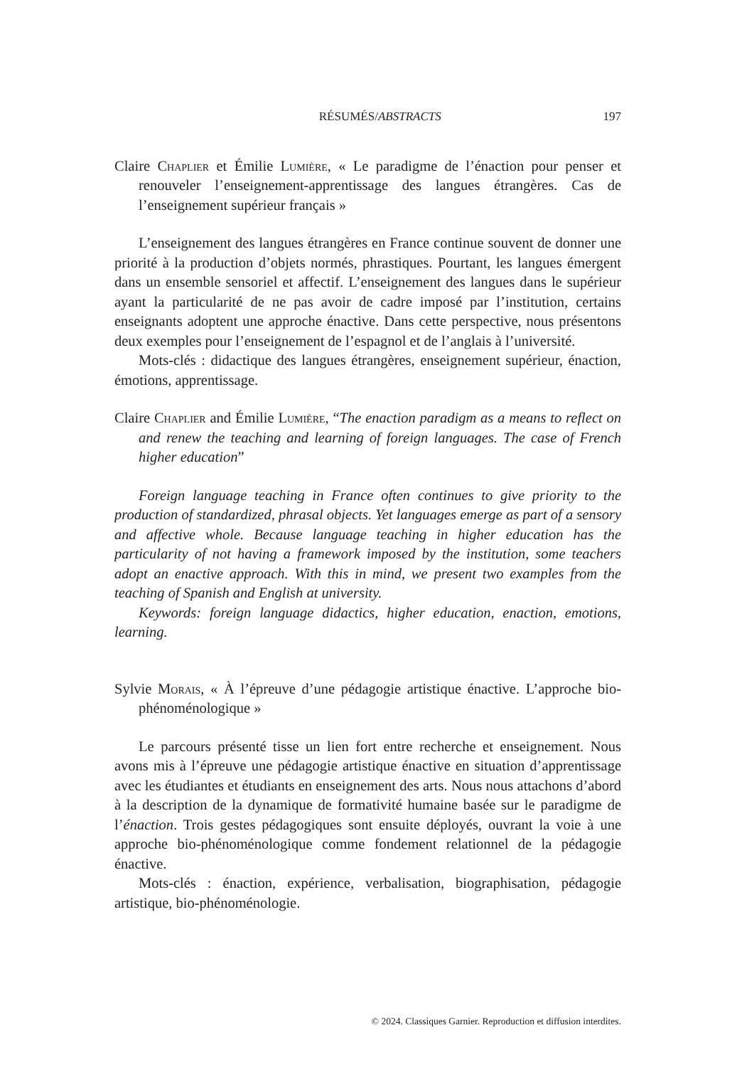RÉSUMÉS/ABSTRACTS 197
Claire Chaplier et Émilie Lumière, « Le paradigme de l’énaction pour penser et renouveler l’enseignement-apprentissage des langues étrangères. Cas de l’enseignement supérieur français »
L’enseignement des langues étrangères en France continue souvent de donner une priorité à la production d’objets normés, phrastiques. Pourtant, les langues émergent dans un ensemble sensoriel et affectif. L’enseignement des langues dans le supérieur ayant la particularité de ne pas avoir de cadre imposé par l’institution, certains enseignants adoptent une approche énactive. Dans cette perspective, nous présentons deux exemples pour l’enseignement de l’espagnol et de l’anglais à l’université.
Mots-clés : didactique des langues étrangères, enseignement supérieur, énaction, émotions, apprentissage.
Claire Chaplier and Émilie Lumière, “The enaction paradigm as a means to reflect on and renew the teaching and learning of foreign languages. The case of French higher education”
Foreign language teaching in France often continues to give priority to the production of standardized, phrasal objects. Yet languages emerge as part of a sensory and affective whole. Because language teaching in higher education has the particularity of not having a framework imposed by the institution, some teachers adopt an enactive approach. With this in mind, we present two examples from the teaching of Spanish and English at university.
Keywords: foreign language didactics, higher education, enaction, emotions, learning.
Sylvie Morais, « À l’épreuve d’une pédagogie artistique énactive. L’approche bio-phénoménologique »
Le parcours présenté tisse un lien fort entre recherche et enseignement. Nous avons mis à l’épreuve une pédagogie artistique énactive en situation d’apprentissage avec les étudiantes et étudiants en enseignement des arts. Nous nous attachons d’abord à la description de la dynamique de formativité humaine basée sur le paradigme de l’énaction. Trois gestes pédagogiques sont ensuite déployés, ouvrant la voie à une approche bio-phénoménologique comme fondement relationnel de la pédagogie énactive.
Mots-clés : énaction, expérience, verbalisation, biographisation, pédagogie artistique, bio-phénoménologie.
© 2024. Classiques Garnier. Reproduction et diffusion interdites.